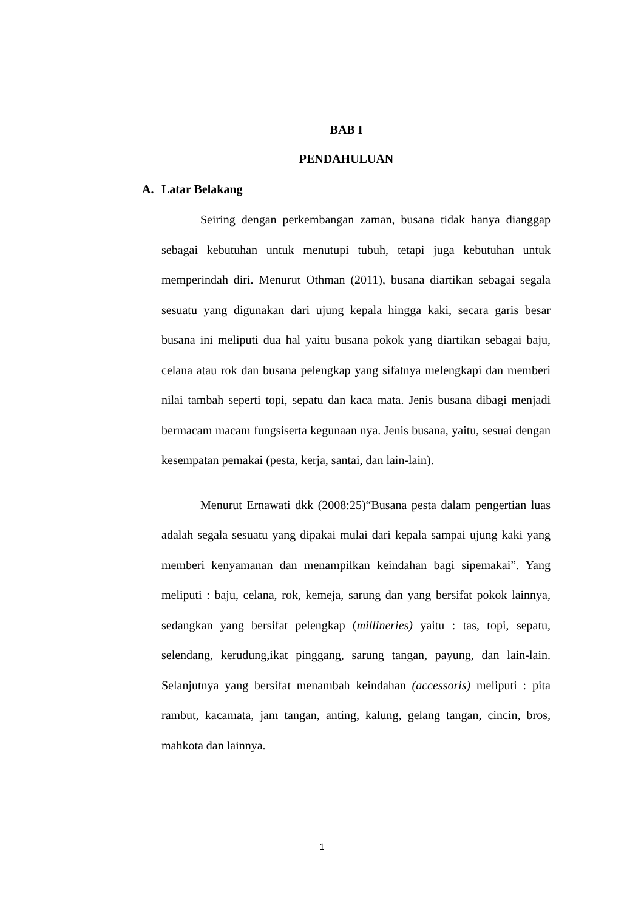BAB I
PENDAHULUAN
A. Latar Belakang
Seiring dengan perkembangan zaman, busana tidak hanya dianggap sebagai kebutuhan untuk menutupi tubuh, tetapi juga kebutuhan untuk memperindah diri. Menurut Othman (2011), busana diartikan sebagai segala sesuatu yang digunakan dari ujung kepala hingga kaki, secara garis besar busana ini meliputi dua hal yaitu busana pokok yang diartikan sebagai baju, celana atau rok dan busana pelengkap yang sifatnya melengkapi dan memberi nilai tambah seperti topi, sepatu dan kaca mata. Jenis busana dibagi menjadi bermacam macam fungsiserta kegunaan nya. Jenis busana, yaitu, sesuai dengan kesempatan pemakai (pesta, kerja, santai, dan lain-lain).
Menurut Ernawati dkk (2008:25)“Busana pesta dalam pengertian luas adalah segala sesuatu yang dipakai mulai dari kepala sampai ujung kaki yang memberi kenyamanan dan menampilkan keindahan bagi sipemakai”. Yang meliputi : baju, celana, rok, kemeja, sarung dan yang bersifat pokok lainnya, sedangkan yang bersifat pelengkap (millineries) yaitu : tas, topi, sepatu, selendang, kerudung,ikat pinggang, sarung tangan, payung, dan lain-lain. Selanjutnya yang bersifat menambah keindahan (accessoris) meliputi : pita rambut, kacamata, jam tangan, anting, kalung, gelang tangan, cincin, bros, mahkota dan lainnya.
1